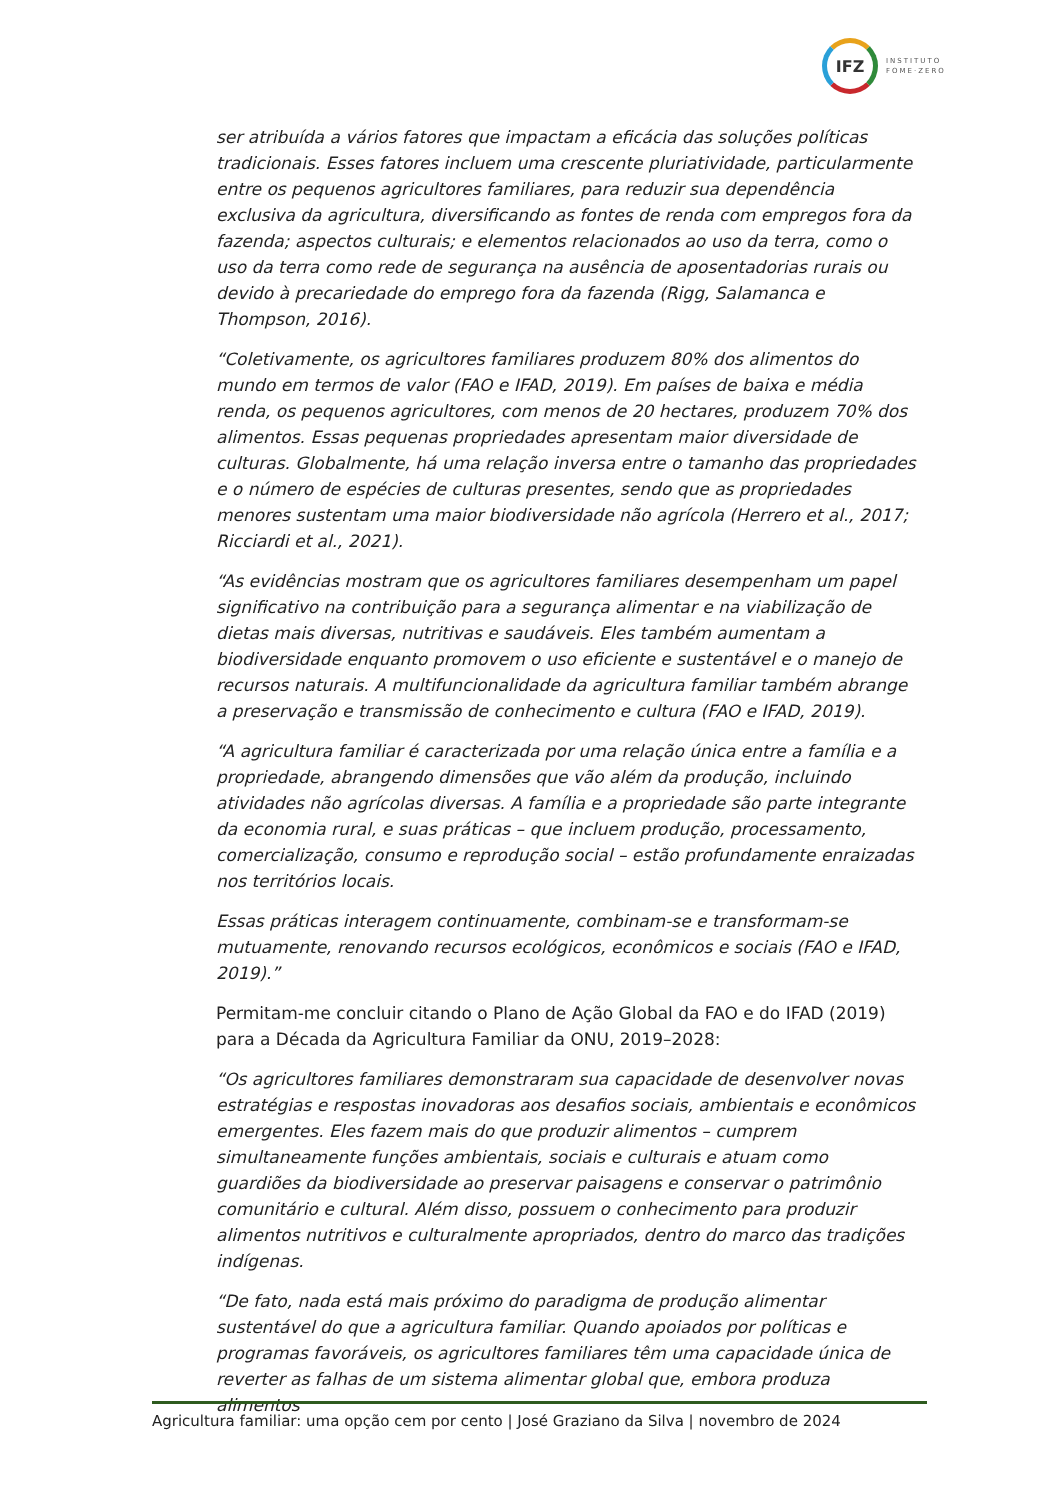IFZ
INSTITUTO
FOME·ZERO
ser atribuída a vários fatores que impactam a eficácia das soluções políticas tradicionais. Esses fatores incluem uma crescente pluriatividade, particularmente entre os pequenos agricultores familiares, para reduzir sua dependência exclusiva da agricultura, diversificando as fontes de renda com empregos fora da fazenda; aspectos culturais; e elementos relacionados ao uso da terra, como o uso da terra como rede de segurança na ausência de aposentadorias rurais ou devido à precariedade do emprego fora da fazenda (Rigg, Salamanca e Thompson, 2016).
“Coletivamente, os agricultores familiares produzem 80% dos alimentos do mundo em termos de valor (FAO e IFAD, 2019). Em países de baixa e média renda, os pequenos agricultores, com menos de 20 hectares, produzem 70% dos alimentos. Essas pequenas propriedades apresentam maior diversidade de culturas. Globalmente, há uma relação inversa entre o tamanho das propriedades e o número de espécies de culturas presentes, sendo que as propriedades menores sustentam uma maior biodiversidade não agrícola (Herrero et al., 2017; Ricciardi et al., 2021).
“As evidências mostram que os agricultores familiares desempenham um papel significativo na contribuição para a segurança alimentar e na viabilização de dietas mais diversas, nutritivas e saudáveis. Eles também aumentam a biodiversidade enquanto promovem o uso eficiente e sustentável e o manejo de recursos naturais. A multifuncionalidade da agricultura familiar também abrange a preservação e transmissão de conhecimento e cultura (FAO e IFAD, 2019).
“A agricultura familiar é caracterizada por uma relação única entre a família e a propriedade, abrangendo dimensões que vão além da produção, incluindo atividades não agrícolas diversas. A família e a propriedade são parte integrante da economia rural, e suas práticas – que incluem produção, processamento, comercialização, consumo e reprodução social – estão profundamente enraizadas nos territórios locais.
Essas práticas interagem continuamente, combinam-se e transformam-se mutuamente, renovando recursos ecológicos, econômicos e sociais (FAO e IFAD, 2019).”
Permitam-me concluir citando o Plano de Ação Global da FAO e do IFAD (2019) para a Década da Agricultura Familiar da ONU, 2019–2028:
“Os agricultores familiares demonstraram sua capacidade de desenvolver novas estratégias e respostas inovadoras aos desafios sociais, ambientais e econômicos emergentes. Eles fazem mais do que produzir alimentos – cumprem simultaneamente funções ambientais, sociais e culturais e atuam como guardiões da biodiversidade ao preservar paisagens e conservar o patrimônio comunitário e cultural. Além disso, possuem o conhecimento para produzir alimentos nutritivos e culturalmente apropriados, dentro do marco das tradições indígenas.
“De fato, nada está mais próximo do paradigma de produção alimentar sustentável do que a agricultura familiar. Quando apoiados por políticas e programas favoráveis, os agricultores familiares têm uma capacidade única de reverter as falhas de um sistema alimentar global que, embora produza alimentos
Agricultura familiar: uma opção cem por cento | José Graziano da Silva | novembro de 2024